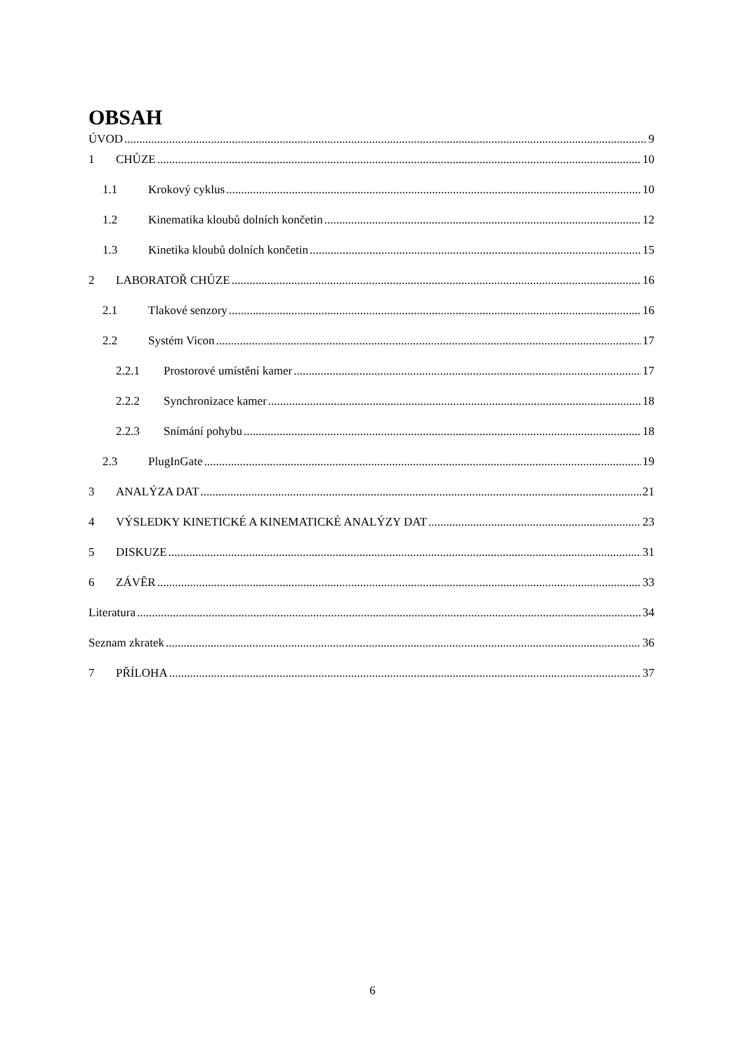OBSAH
ÚVOD 9
1 CHŮZE 10
1.1 Krokový cyklus 10
1.2 Kinematika kloubů dolních končetin 12
1.3 Kinetika kloubů dolních končetin 15
2 LABORATOŘ CHŮZE 16
2.1 Tlakové senzory 16
2.2 Systém Vicon 17
2.2.1 Prostorové umístění kamer 17
2.2.2 Synchronizace kamer 18
2.2.3 Snímání pohybu 18
2.3 PlugInGate 19
3 ANALÝZA DAT 21
4 VÝSLEDKY KINETICKÉ A KINEMATICKÉ ANALÝZY DAT 23
5 DISKUZE 31
6 ZÁVĚR 33
Literatura 34
Seznam zkratek 36
7 PŘÍLOHA 37
6